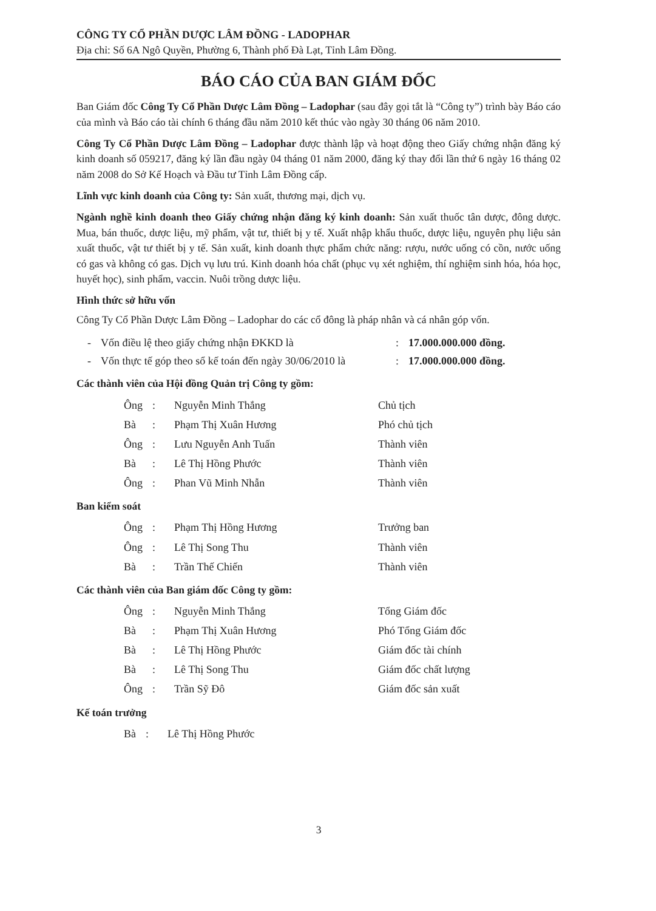CÔNG TY CỔ PHẦN DƯỢC LÂM ĐỒNG - LADOPHAR
Địa chỉ: Số 6A Ngô Quyền, Phường 6, Thành phố Đà Lạt, Tỉnh Lâm Đồng.
BÁO CÁO CỦA BAN GIÁM ĐỐC
Ban Giám đốc Công Ty Cổ Phần Dược Lâm Đồng – Ladophar (sau đây gọi tắt là “Công ty”) trình bày Báo cáo của mình và Báo cáo tài chính 6 tháng đầu năm 2010 kết thúc vào ngày 30 tháng 06 năm 2010.
Công Ty Cổ Phần Dược Lâm Đồng – Ladophar được thành lập và hoạt động theo Giấy chứng nhận đăng ký kinh doanh số 059217, đăng ký lần đầu ngày 04 tháng 01 năm 2000, đăng ký thay đổi lần thứ 6 ngày 16 tháng 02 năm 2008 do Sở Kế Hoạch và Đầu tư Tỉnh Lâm Đồng cấp.
Lĩnh vực kinh doanh của Công ty: Sản xuất, thương mại, dịch vụ.
Ngành nghề kinh doanh theo Giấy chứng nhận đăng ký kinh doanh: Sản xuất thuốc tân dược, đông dược. Mua, bán thuốc, dược liệu, mỹ phẩm, vật tư, thiết bị y tế. Xuất nhập khẩu thuốc, dược liệu, nguyên phụ liệu sản xuất thuốc, vật tư thiết bị y tế. Sản xuất, kinh doanh thực phẩm chức năng: rượu, nước uống có cồn, nước uống có gas và không có gas. Dịch vụ lưu trú. Kinh doanh hóa chất (phục vụ xét nghiệm, thí nghiệm sinh hóa, hóa học, huyết học), sinh phẩm, vaccin. Nuôi trồng dược liệu.
Hình thức sở hữu vốn
Công Ty Cổ Phần Dược Lâm Đồng – Ladophar do các cổ đông là pháp nhân và cá nhân góp vốn.
| - | Vốn điều lệ theo giấy chứng nhận ĐKKD là | : | 17.000.000.000 đồng. |
| - | Vốn thực tế góp theo sổ kế toán đến ngày 30/06/2010 là | : | 17.000.000.000 đồng. |
Các thành viên của Hội đồng Quản trị Công ty gồm:
| Ông | : | Nguyễn Minh Thắng | Chủ tịch |
| Bà | : | Phạm Thị Xuân Hương | Phó chủ tịch |
| Ông | : | Lưu Nguyễn Anh Tuấn | Thành viên |
| Bà | : | Lê Thị Hồng Phước | Thành viên |
| Ông | : | Phan Vũ Minh Nhẫn | Thành viên |
Ban kiểm soát
| Ông | : | Phạm Thị Hồng Hương | Trưởng ban |
| Ông | : | Lê Thị Song Thu | Thành viên |
| Bà | : | Trần Thế Chiến | Thành viên |
Các thành viên của Ban giám đốc Công ty gồm:
| Ông | : | Nguyễn Minh Thắng | Tổng Giám đốc |
| Bà | : | Phạm Thị Xuân Hương | Phó Tổng Giám đốc |
| Bà | : | Lê Thị Hồng Phước | Giám đốc tài chính |
| Bà | : | Lê Thị Song Thu | Giám đốc chất lượng |
| Ông | : | Trần Sỹ Đô | Giám đốc sản xuất |
Kế toán trưởng
| Bà | : | Lê Thị Hồng Phước | |
3